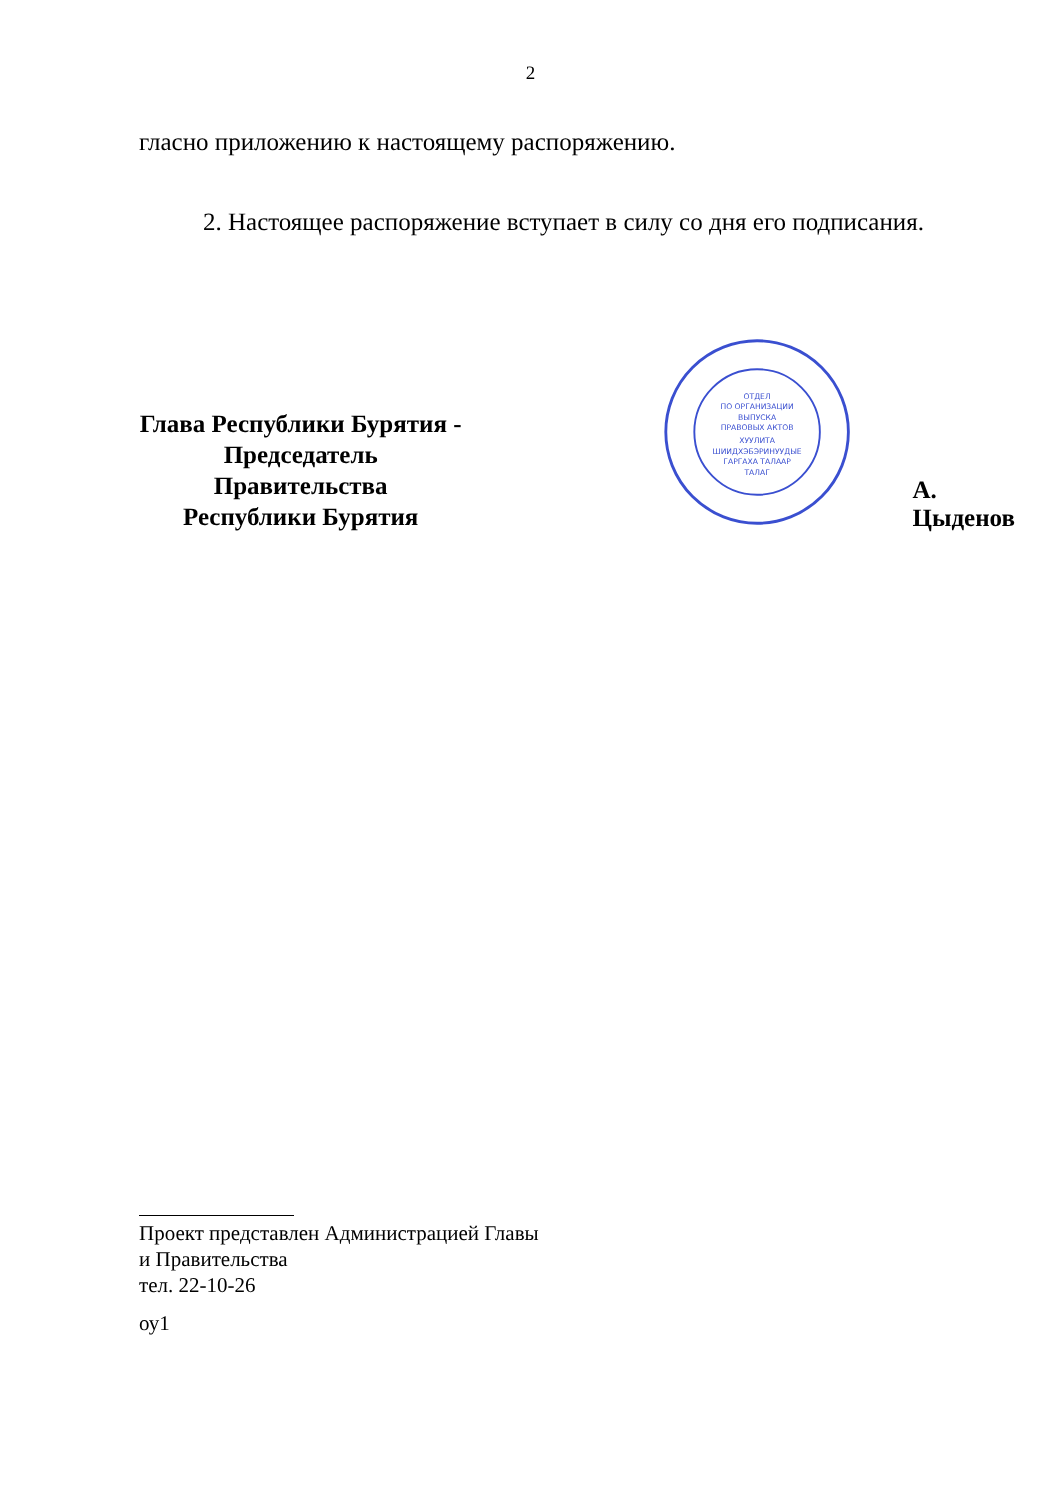2
гласно приложению к настоящему распоряжению.
2. Настоящее распоряжение вступает в силу со дня его подписания.
Глава Республики Бурятия -
Председатель Правительства
Республики Бурятия
ОТДЕЛ
ПО ОРГАНИЗАЦИИ
ВЫПУСКА
ПРАВОВЫХ АКТОВ
ХУУЛИТА
ШИИДХЭБЭРИНУУДЫЕ
ГАРГАХА ТАЛААР
ТАЛАГ
А. Цыденов
Проект представлен Администрацией Главы
и Правительства
тел. 22-10-26
оу1